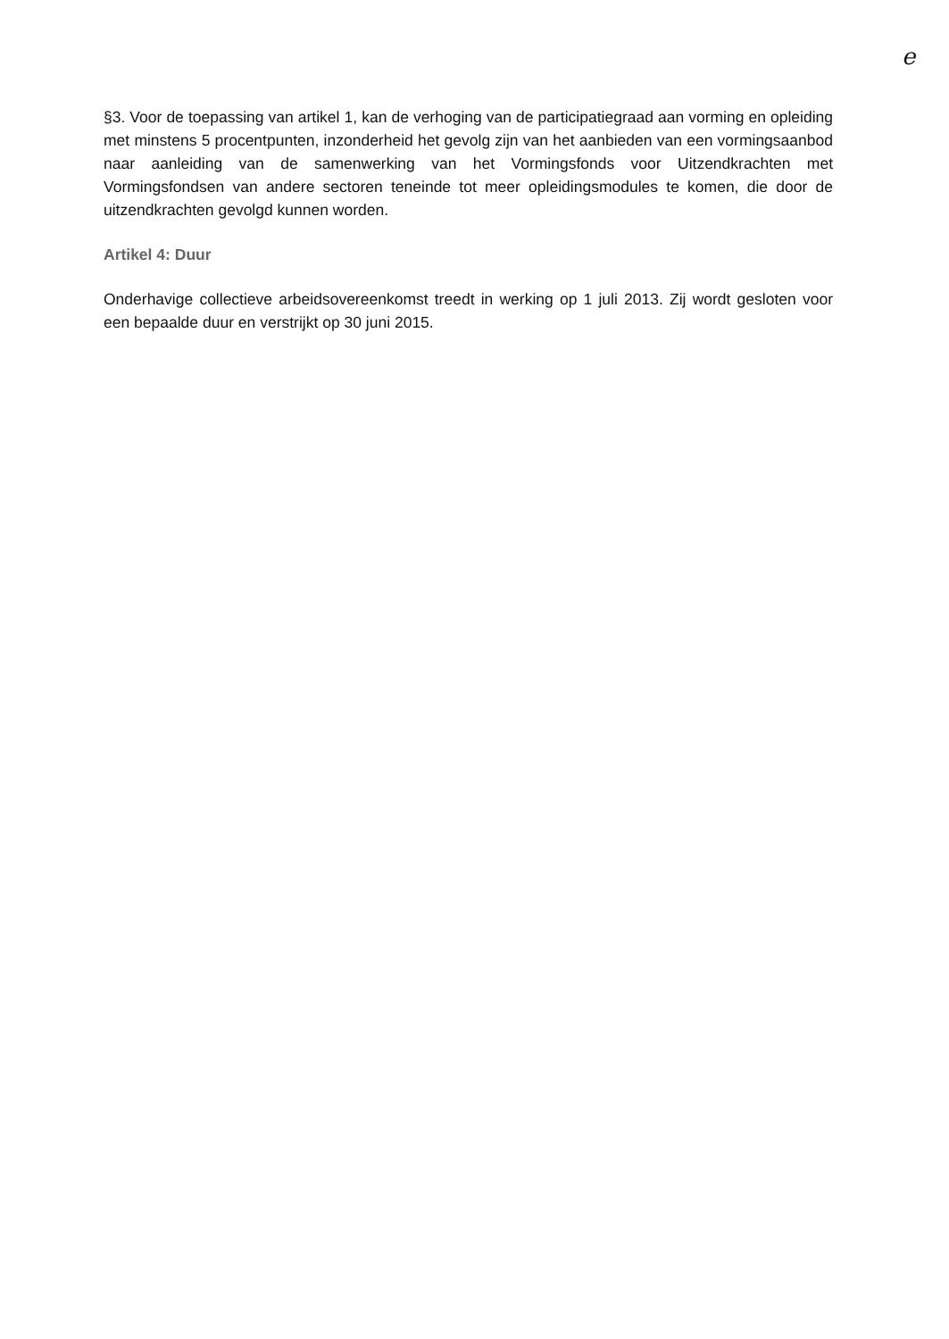e
§3. Voor de toepassing van artikel 1, kan de verhoging van de participatiegraad aan vorming en opleiding met minstens 5 procentpunten, inzonderheid het gevolg zijn van het aanbieden van een vormingsaanbod naar aanleiding van de samenwerking van het Vormingsfonds voor Uitzendkrachten met Vormingsfondsen van andere sectoren teneinde tot meer opleidingsmodules te komen, die door de uitzendkrachten gevolgd kunnen worden.
Artikel 4: Duur
Onderhavige collectieve arbeidsovereenkomst treedt in werking op 1 juli 2013. Zij wordt gesloten voor een bepaalde duur en verstrijkt op 30 juni 2015.